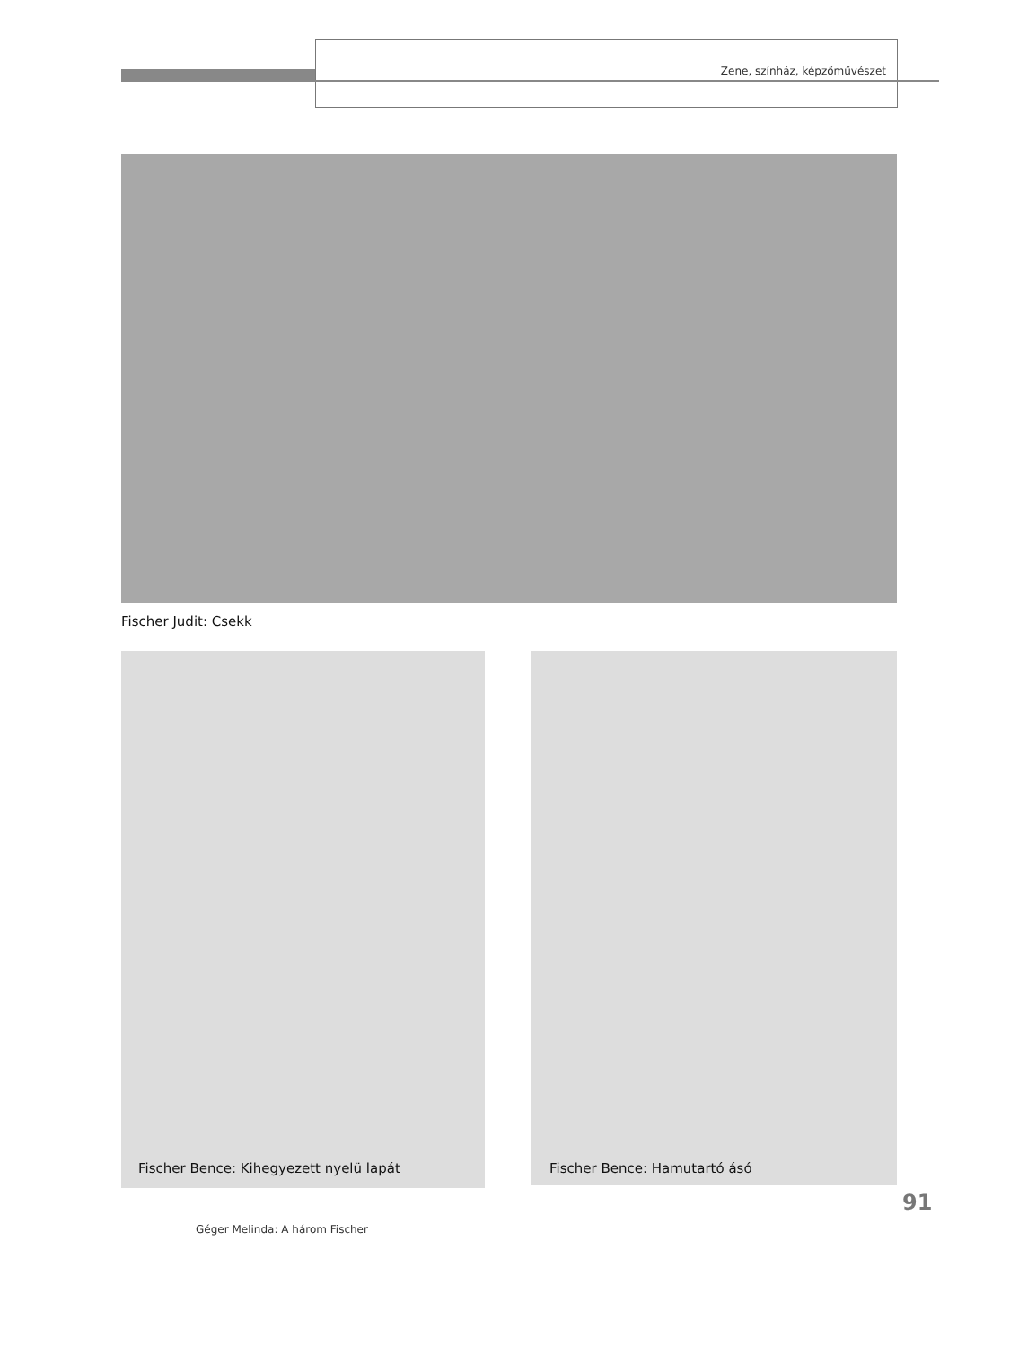Zene, színház, képzőművészet
Fischer Judit: Csekk
Fischer Bence: Kihegyezett nyelü lapát
Fischer Bence: Hamutartó ásó
91
Géger Melinda: A három Fischer